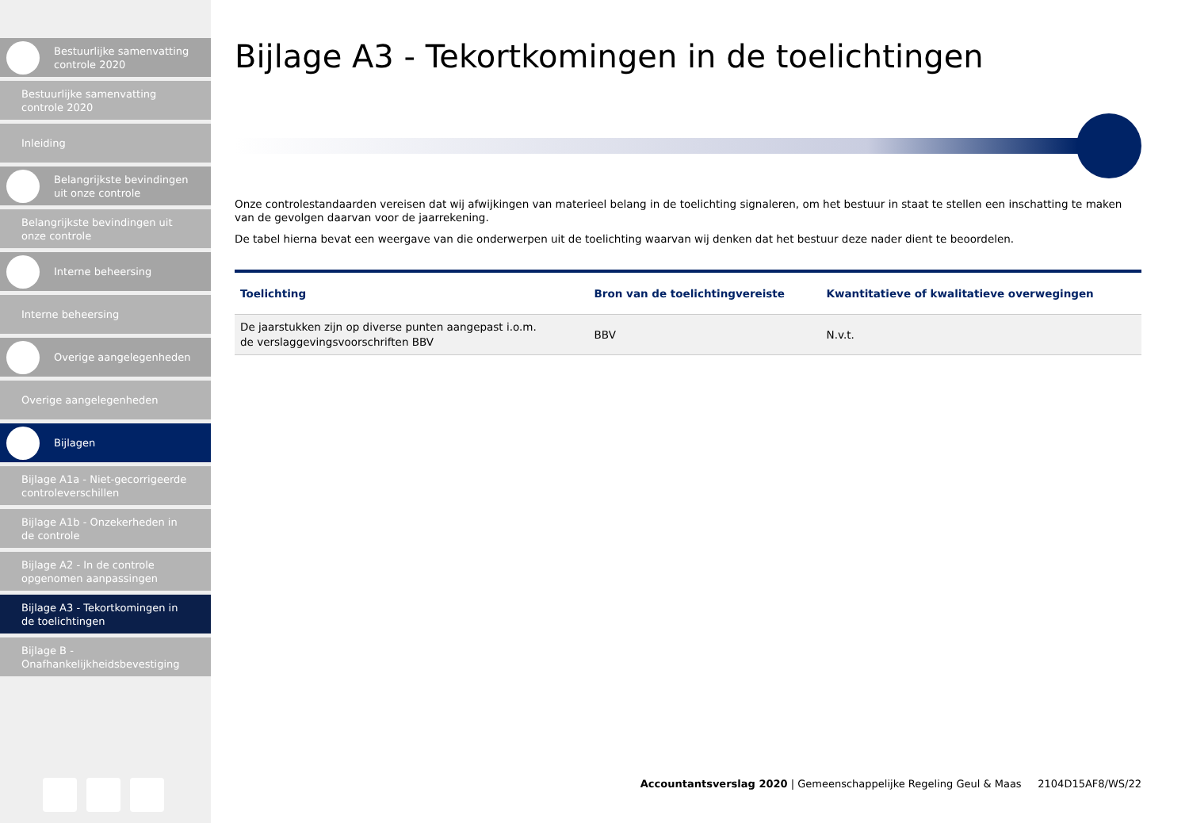Bestuurlijke samenvatting
controle 2020
Bestuurlijke samenvatting
controle 2020
Inleiding
Belangrijkste bevindingen
uit onze controle
Belangrijkste bevindingen uit
onze controle
Interne beheersing
Interne beheersing
Overige aangelegenheden
Overige aangelegenheden
Bijlagen
Bijlage A1a - Niet-gecorrigeerde
controleverschillen
Bijlage A1b - Onzekerheden in
de controle
Bijlage A2 - In de controle
opgenomen aanpassingen
Bijlage A3 - Tekortkomingen in
de toelichtingen
Bijlage B -
Onafhankelijkheidsbevestiging
Bijlage A3 - Tekortkomingen in de toelichtingen
Onze controlestandaarden vereisen dat wij afwijkingen van materieel belang in de toelichting signaleren, om het bestuur in staat te stellen een inschatting te maken van de gevolgen daarvan voor de jaarrekening.
De tabel hierna bevat een weergave van die onderwerpen uit de toelichting waarvan wij denken dat het bestuur deze nader dient te beoordelen.
| Toelichting | Bron van de toelichtingvereiste | Kwantitatieve of kwalitatieve overwegingen |
| --- | --- | --- |
| De jaarstukken zijn op diverse punten aangepast i.o.m. de verslaggevingsvoorschriften BBV | BBV | N.v.t. |
Accountantsverslag 2020 | Gemeenschappelijke Regeling Geul & Maas 2104D15AF8/WS/22